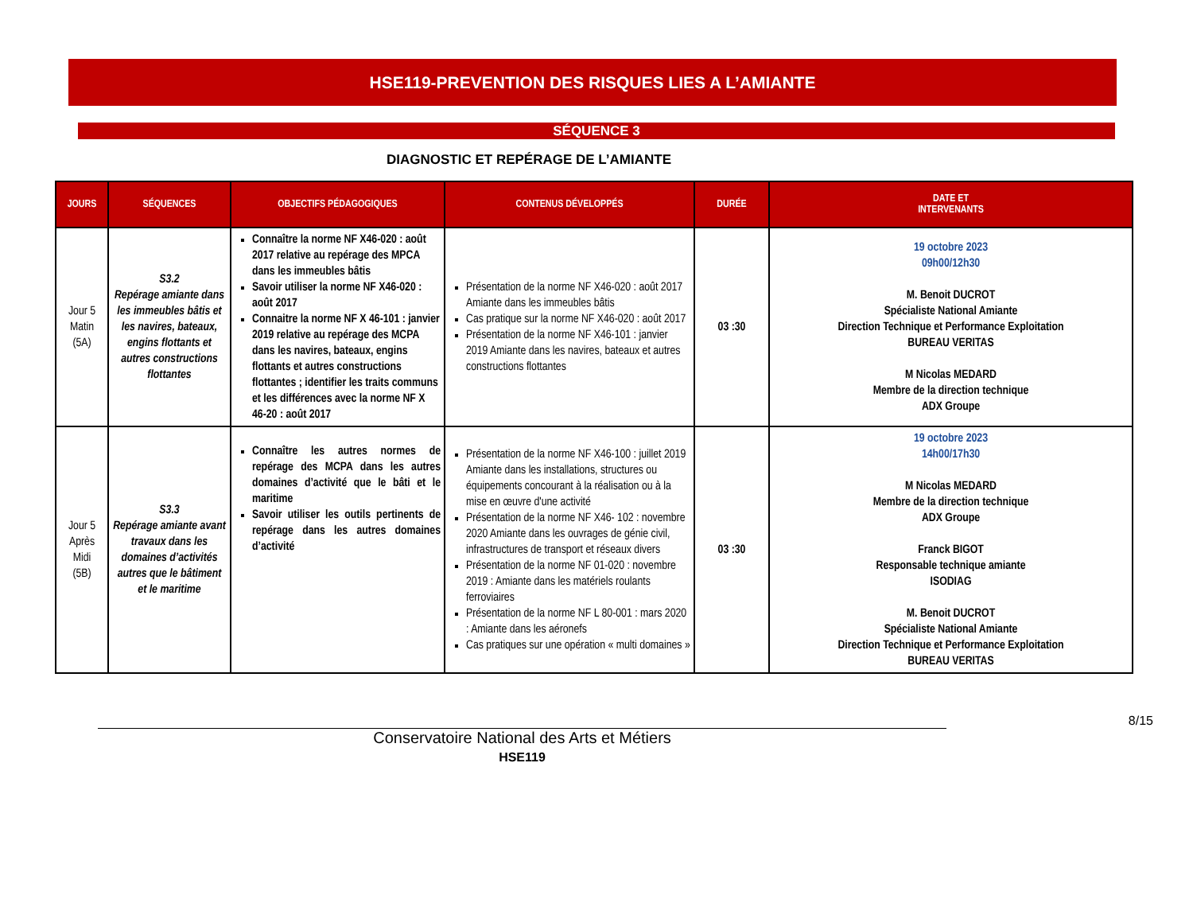HSE119-PREVENTION DES RISQUES LIES A L’AMIANTE
SÉQUENCE 3
DIAGNOSTIC ET REPÉRAGE DE L’AMIANTE
| JOURS | SÉQUENCES | OBJECTIFS PÉDAGOGIQUES | CONTENUS DÉVELOPPÉS | DURÉE | DATE ET INTERVENANTS |
| --- | --- | --- | --- | --- | --- |
| Jour 5 Matin (5A) | S3.2 Repérage amiante dans les immeubles bâtis et les navires, bateaux, engins flottants et autres constructions flottantes | Connaître la norme NF X46-020 : août 2017 relative au repérage des MPCA dans les immeubles bâtis Savoir utiliser la norme NF X46-020 : août 2017 Connaitre la norme NF X 46-101 : janvier 2019 relative au repérage des MCPA dans les navires, bateaux, engins flottants et autres constructions flottantes ; identifier les traits communs et les différences avec la norme NF X 46-20 : août 2017 | Présentation de la norme NF X46-020 : août 2017 Amiante dans les immeubles bâtis Cas pratique sur la norme NF X46-020 : août 2017 Présentation de la norme NF X46-101 : janvier 2019 Amiante dans les navires, bateaux et autres constructions flottantes | 03 :30 | 19 octobre 2023 09h00/12h30 M. Benoit DUCROT Spécialiste National Amiante Direction Technique et Performance Exploitation BUREAU VERITAS M Nicolas MEDARD Membre de la direction technique ADX Groupe |
| Jour 5 Après Midi (5B) | S3.3 Repérage amiante avant travaux dans les domaines d’activités autres que le bâtiment et le maritime | Connaître les autres normes de repérage des MCPA dans les autres domaines d’activité que le bâti et le maritime Savoir utiliser les outils pertinents de repérage dans les autres domaines d’activité | Présentation de la norme NF X46-100 : juillet 2019 Amiante dans les installations, structures ou équipements concourant à la réalisation ou à la mise en œuvre d'une activité Présentation de la norme NF X46- 102 : novembre 2020 Amiante dans les ouvrages de génie civil, infrastructures de transport et réseaux divers Présentation de la norme NF 01-020 : novembre 2019 : Amiante dans les matériels roulants ferroviaires Présentation de la norme NF L 80-001 : mars 2020 : Amiante dans les aéronefs Cas pratiques sur une opération « multi domaines » | 03 :30 | 19 octobre 2023 14h00/17h30 M Nicolas MEDARD Membre de la direction technique ADX Groupe Franck BIGOT Responsable technique amiante ISODIAG M. Benoit DUCROT Spécialiste National Amiante Direction Technique et Performance Exploitation BUREAU VERITAS |
8/15
Conservatoire National des Arts et Métiers
HSE119